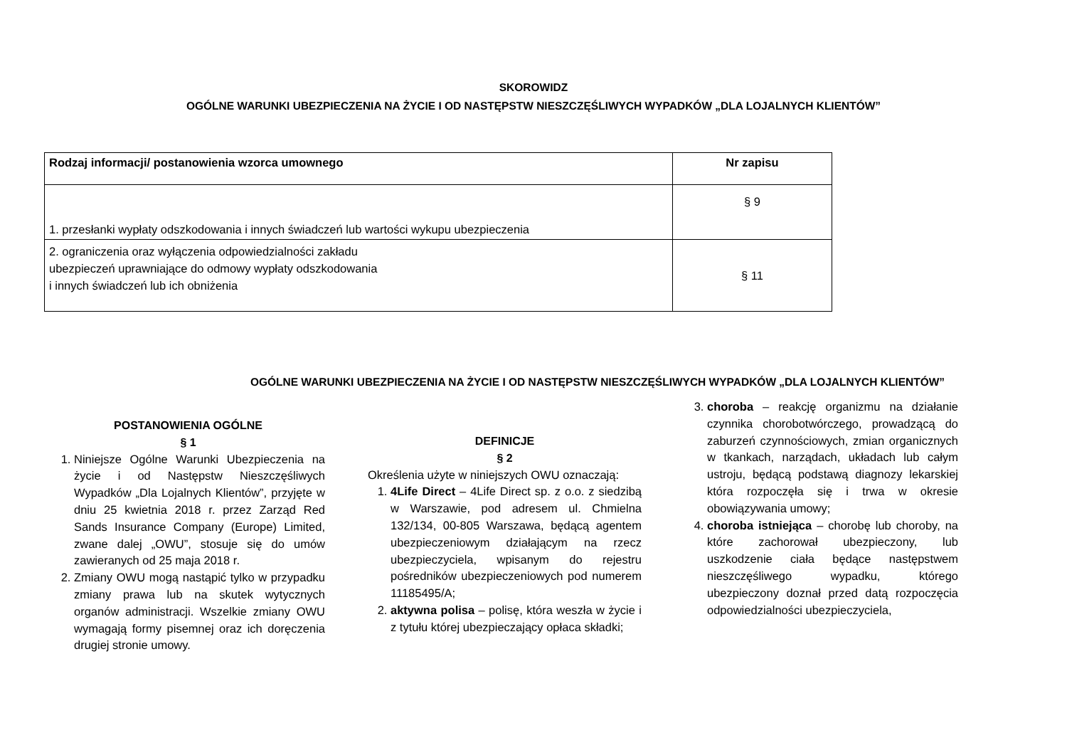SKOROWIDZ
OGÓLNE WARUNKI UBEZPIECZENIA NA ŻYCIE I OD NASTĘPSTW NIESZCZĘŚLIWYCH WYPADKÓW „DLA LOJALNYCH KLIENTÓW”
| Rodzaj informacji/ postanowienia wzorca umownego | Nr zapisu |
| --- | --- |
| 1. przesłanki wypłaty odszkodowania i innych świadczeń lub wartości wykupu ubezpieczenia | § 9 |
| 2. ograniczenia oraz wyłączenia odpowiedzialności zakładu ubezpieczeń uprawniające do odmowy wypłaty odszkodowania i innych świadczeń lub ich obniżenia | § 11 |
OGÓLNE WARUNKI UBEZPIECZENIA NA ŻYCIE I OD NASTĘPSTW NIESZCZĘŚLIWYCH WYPADKÓW „DLA LOJALNYCH KLIENTÓW”
POSTANOWIENIA OGÓLNE
§ 1
1. Niniejsze Ogólne Warunki Ubezpieczenia na życie i od Następstw Nieszczęśliwych Wypadków „Dla Lojalnych Klientów”, przyjęte w dniu 25 kwietnia 2018 r. przez Zarząd Red Sands Insurance Company (Europe) Limited, zwane dalej „OWU”, stosuje się do umów zawieranych od 25 maja 2018 r.
2. Zmiany OWU mogą nastąpić tylko w przypadku zmiany prawa lub na skutek wytycznych organów administracji. Wszelkie zmiany OWU wymagają formy pisemnej oraz ich doręczenia drugiej stronie umowy.
DEFINICJE
§ 2
Określenia użyte w niniejszych OWU oznaczają:
1. 4Life Direct – 4Life Direct sp. z o.o. z siedzibą w Warszawie, pod adresem ul. Chmielna 132/134, 00-805 Warszawa, będącą agentem ubezpieczeniowym działającym na rzecz ubezpieczyciela, wpisanym do rejestru pośredników ubezpieczeniowych pod numerem 11185495/A;
2. aktywna polisa – polisę, która weszła w życie i z tytułu której ubezpieczający opłaca składki;
3. choroba – reakcję organizmu na działanie czynnika chorobotwórczego, prowadzącą do zaburzeń czynnościowych, zmian organicznych w tkankach, narządach, układach lub całym ustroju, będącą podstawą diagnozy lekarskiej która rozpoczęła się i trwa w okresie obowiązywania umowy;
4. choroba istniejąca – chorobę lub choroby, na które zachorował ubezpieczony, lub uszkodzenie ciała będące następstwem nieszczęśliwego wypadku, którego ubezpieczony doznał przed datą rozpoczęcia odpowiedzialności ubezpieczyciela,